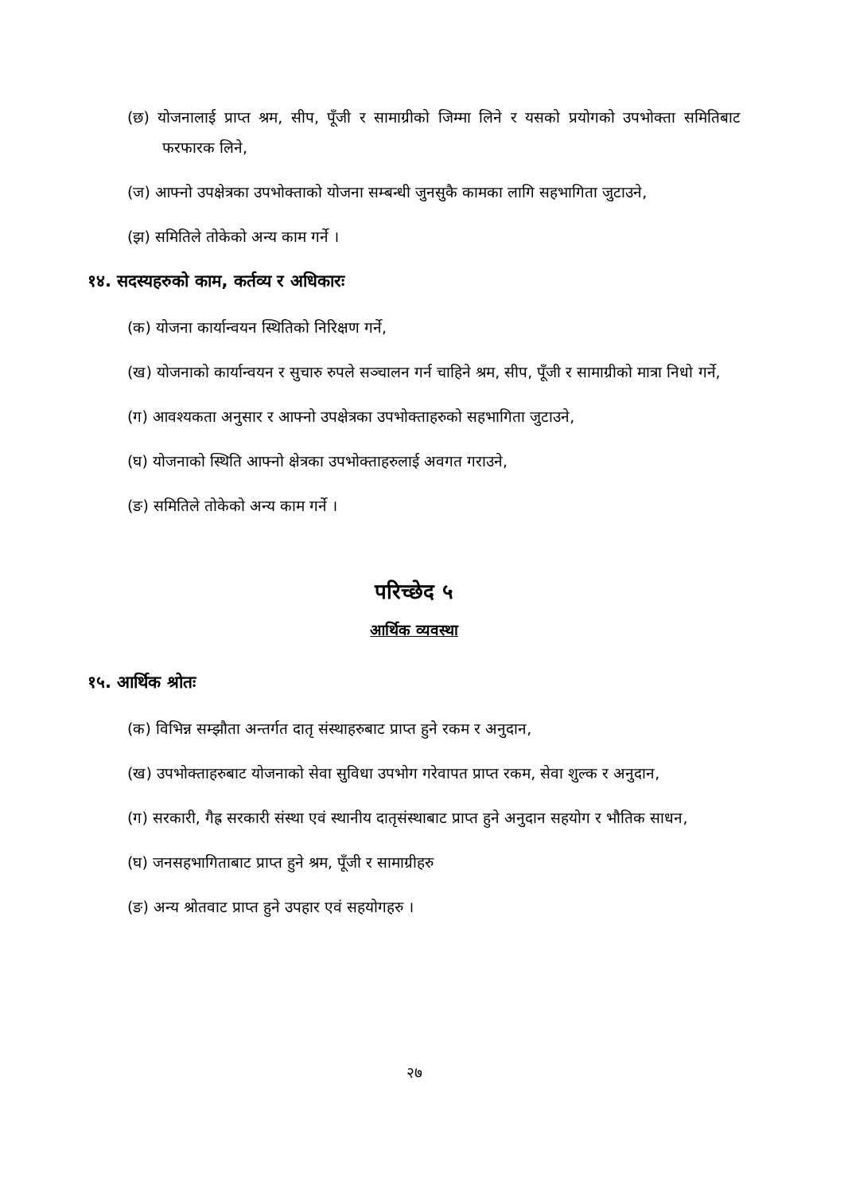(छ) योजनालाई प्राप्त श्रम, सीप, पूँजी र सामाग्रीको जिम्मा लिने र यसको प्रयोगको उपभोक्ता समितिबाट फरफारक लिने,
(ज) आफ्नो उपक्षेत्रका उपभोक्ताको योजना सम्बन्धी जुनसुकै कामका लागि सहभागिता जुटाउने,
(झ) समितिले तोकेको अन्य काम गर्ने ।
१४. सदस्यहरुको काम, कर्तव्य र अधिकारः
(क) योजना कार्यान्वयन स्थितिको निरिक्षण गर्ने,
(ख) योजनाको कार्यान्वयन र सुचारु रुपले सञ्चालन गर्न चाहिने श्रम, सीप, पूँजी र सामाग्रीको मात्रा निधो गर्ने,
(ग) आवश्यकता अनुसार र आफ्नो उपक्षेत्रका उपभोक्ताहरुको सहभागिता जुटाउने,
(घ) योजनाको स्थिति आफ्नो क्षेत्रका उपभोक्ताहरुलाई अवगत गराउने,
(ङ) समितिले तोकेको अन्य काम गर्ने ।
परिच्छेद ५
आर्थिक व्यवस्था
१५. आर्थिक श्रोतः
(क) विभिन्न सम्झौता अन्तर्गत दातृ संस्थाहरुबाट प्राप्त हुने रकम र अनुदान,
(ख) उपभोक्ताहरुबाट योजनाको सेवा सुविधा उपभोग गरेवापत प्राप्त रकम, सेवा शुल्क र अनुदान,
(ग) सरकारी, गैह्र सरकारी संस्था एवं स्थानीय दातृसंस्थाबाट प्राप्त हुने अनुदान सहयोग र भौतिक साधन,
(घ) जनसहभागिताबाट प्राप्त हुने श्रम, पूँजी र सामाग्रीहरु
(ङ) अन्य श्रोतवाट प्राप्त हुने उपहार एवं सहयोगहरु ।
२७